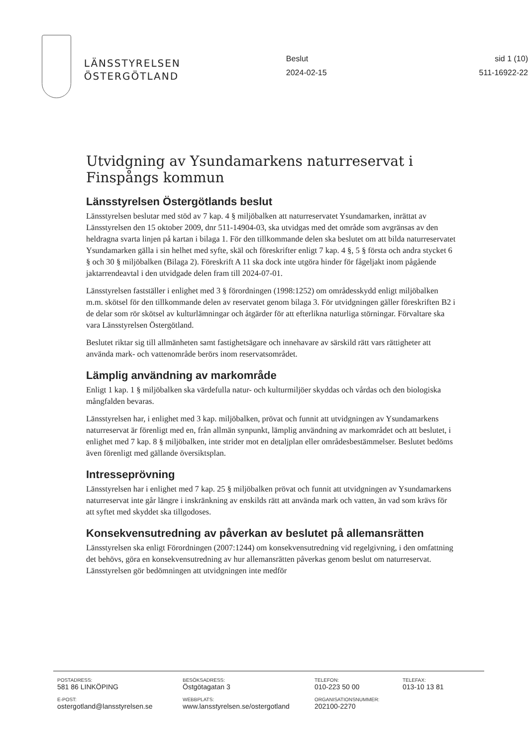LÄNSSTYRELSEN
ÖSTERGÖTLAND
Beslut
2024-02-15
sid 1 (10)
511-16922-22
Utvidgning av Ysundamarkens naturreservat i Finspångs kommun
Länsstyrelsen Östergötlands beslut
Länsstyrelsen beslutar med stöd av 7 kap. 4 § miljöbalken att naturreservatet Ysundamarken, inrättat av Länsstyrelsen den 15 oktober 2009, dnr 511-14904-03, ska utvidgas med det område som avgränsas av den heldragna svarta linjen på kartan i bilaga 1. För den tillkommande delen ska beslutet om att bilda naturreservatet Ysundamarken gälla i sin helhet med syfte, skäl och föreskrifter enligt 7 kap. 4 §, 5 § första och andra stycket 6 § och 30 § miljöbalken (Bilaga 2). Föreskrift A 11 ska dock inte utgöra hinder för fågeljakt inom pågående jaktarrendeavtal i den utvidgade delen fram till 2024-07-01.
Länsstyrelsen fastställer i enlighet med 3 § förordningen (1998:1252) om områdesskydd enligt miljöbalken m.m. skötsel för den tillkommande delen av reservatet genom bilaga 3. För utvidgningen gäller föreskriften B2 i de delar som rör skötsel av kulturlämningar och åtgärder för att efterlikna naturliga störningar. Förvaltare ska vara Länsstyrelsen Östergötland.
Beslutet riktar sig till allmänheten samt fastighetsägare och innehavare av särskild rätt vars rättigheter att använda mark- och vattenområde berörs inom reservatsområdet.
Lämplig användning av markområde
Enligt 1 kap. 1 § miljöbalken ska värdefulla natur- och kulturmiljöer skyddas och vårdas och den biologiska mångfalden bevaras.
Länsstyrelsen har, i enlighet med 3 kap. miljöbalken, prövat och funnit att utvidgningen av Ysundamarkens naturreservat är förenligt med en, från allmän synpunkt, lämplig användning av markområdet och att beslutet, i enlighet med 7 kap. 8 § miljöbalken, inte strider mot en detaljplan eller områdesbestämmelser. Beslutet bedöms även förenligt med gällande översiktsplan.
Intresseprövning
Länsstyrelsen har i enlighet med 7 kap. 25 § miljöbalken prövat och funnit att utvidgningen av Ysundamarkens naturreservat inte går längre i inskränkning av enskilds rätt att använda mark och vatten, än vad som krävs för att syftet med skyddet ska tillgodoses.
Konsekvensutredning av påverkan av beslutet på allemansrätten
Länsstyrelsen ska enligt Förordningen (2007:1244) om konsekvensutredning vid regelgivning, i den omfattning det behövs, göra en konsekvensutredning av hur allemansrätten påverkas genom beslut om naturreservat. Länsstyrelsen gör bedömningen att utvidgningen inte medför
| POSTADRESS: | BESÖKSADRESS: | TELEFON: | TELEFAX: |
| 581 86 LINKÖPING | Östgötagatan 3 | 010-223 50 00 | 013-10 13 81 |
| E-POST: | WEBBPLATS: | ORGANISATIONSNUMMER: | |
| ostergotland@lansstyrelsen.se | www.lansstyrelsen.se/ostergotland | 202100-2270 | |